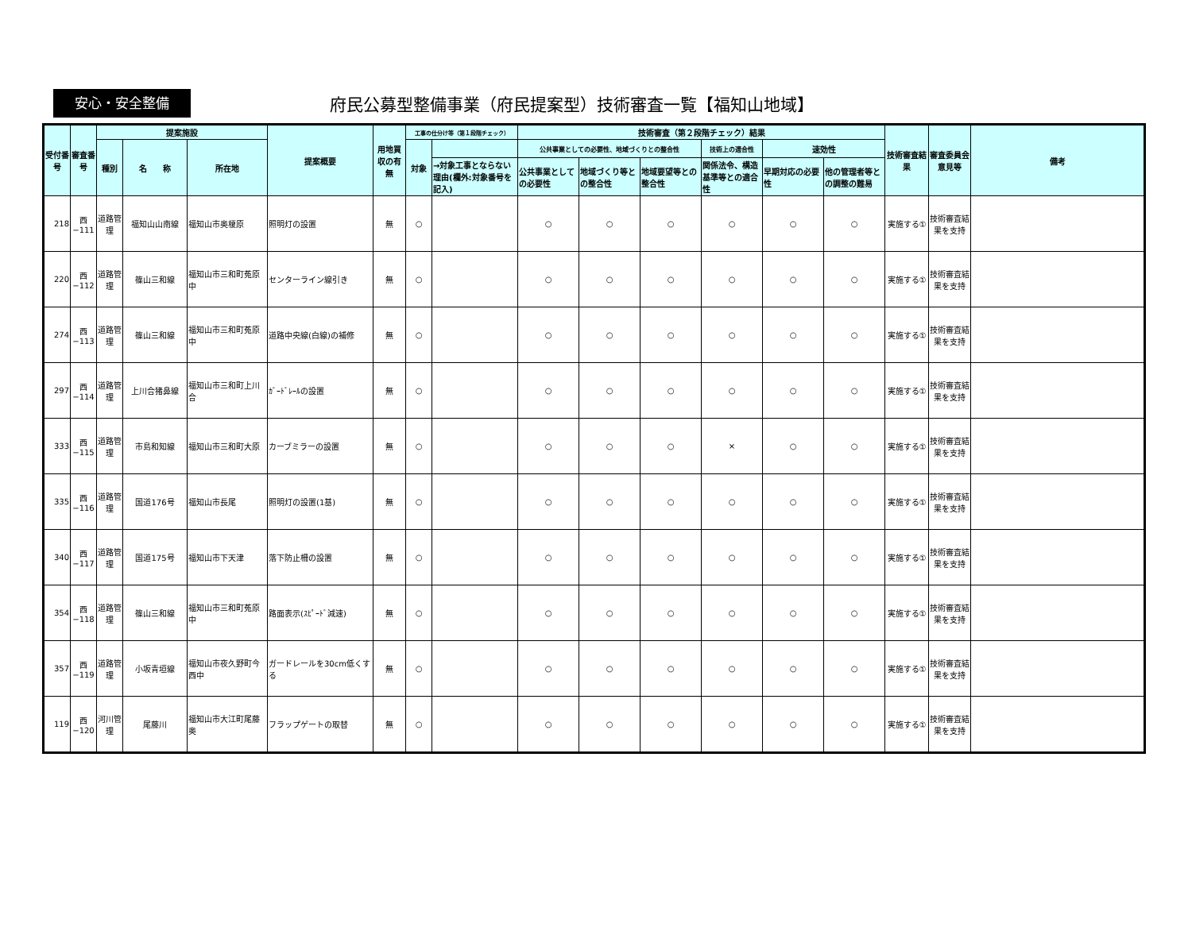安心・安全整備
府民公募型整備事業（府民提案型）技術審査一覧【福知山地域】
| 受付番号 | 審査番号 | 提案施設 | | | 提案概要 | 用地買収の有無 | 工事の仕分け等（第１段階チェック） | | 技術審査（第２段階チェック）結果 | | | | | | 技術審査結果 | 審査委員会意見等 | 備考 |
| --- | --- | --- | --- | --- | --- | --- | --- | --- | --- | --- | --- | --- | --- | --- | --- | --- | --- |
| | | 種別 | 名 称 | 所在地 | | | 対象 | | 公共事業としての必要性、地域づくりとの整合性 | | | 技術上の適合性 | 速効性 | | | | |
| | | | | | | | | →対象工事とならない理由(欄外:対象番号を記入) | 公共事業としての必要性 | 地域づくり等との整合性 | 地域要望等との整合性 | 関係法令、構造基準等との適合性 | 早期対応の必要性 | 他の管理者等との調整の難易 | | | |
| 218 | 西−111 | 道路管理 | 福知山山南線 | 福知山市奥榎原 | 照明灯の設置 | 無 | ○ | | ○ | ○ | ○ | ○ | ○ | ○ | 実施する① | 技術審査結果を支持 | |
| 220 | 西−112 | 道路管理 | 篠山三和線 | 福知山市三和町菟原中 | センターライン線引き | 無 | ○ | | ○ | ○ | ○ | ○ | ○ | ○ | 実施する① | 技術審査結果を支持 | |
| 274 | 西−113 | 道路管理 | 篠山三和線 | 福知山市三和町菟原中 | 道路中央線(白線)の補修 | 無 | ○ | | ○ | ○ | ○ | ○ | ○ | ○ | 実施する① | 技術審査結果を支持 | |
| 297 | 西−114 | 道路管理 | 上川合猪鼻線 | 福知山市三和町上川合 | ｶﾞｰﾄﾞﾚｰﾙの設置 | 無 | ○ | | ○ | ○ | ○ | ○ | ○ | ○ | 実施する① | 技術審査結果を支持 | |
| 333 | 西−115 | 道路管理 | 市島和知線 | 福知山市三和町大原 | カーブミラーの設置 | 無 | ○ | | ○ | ○ | ○ | × | ○ | ○ | 実施する① | 技術審査結果を支持 | |
| 335 | 西−116 | 道路管理 | 国道176号 | 福知山市長尾 | 照明灯の設置(1基) | 無 | ○ | | ○ | ○ | ○ | ○ | ○ | ○ | 実施する① | 技術審査結果を支持 | |
| 340 | 西−117 | 道路管理 | 国道175号 | 福知山市下天津 | 落下防止柵の設置 | 無 | ○ | | ○ | ○ | ○ | ○ | ○ | ○ | 実施する① | 技術審査結果を支持 | |
| 354 | 西−118 | 道路管理 | 篠山三和線 | 福知山市三和町菟原中 | 路面表示(ｽﾋﾟｰﾄﾞ減速) | 無 | ○ | | ○ | ○ | ○ | ○ | ○ | ○ | 実施する① | 技術審査結果を支持 | |
| 357 | 西−119 | 道路管理 | 小坂青垣線 | 福知山市夜久野町今西中 | ガードレールを30cm低くする | 無 | ○ | | ○ | ○ | ○ | ○ | ○ | ○ | 実施する① | 技術審査結果を支持 | |
| 119 | 西−120 | 河川管理 | 尾藤川 | 福知山市大江町尾藤奥 | フラップゲートの取替 | 無 | ○ | | ○ | ○ | ○ | ○ | ○ | ○ | 実施する① | 技術審査結果を支持 | |